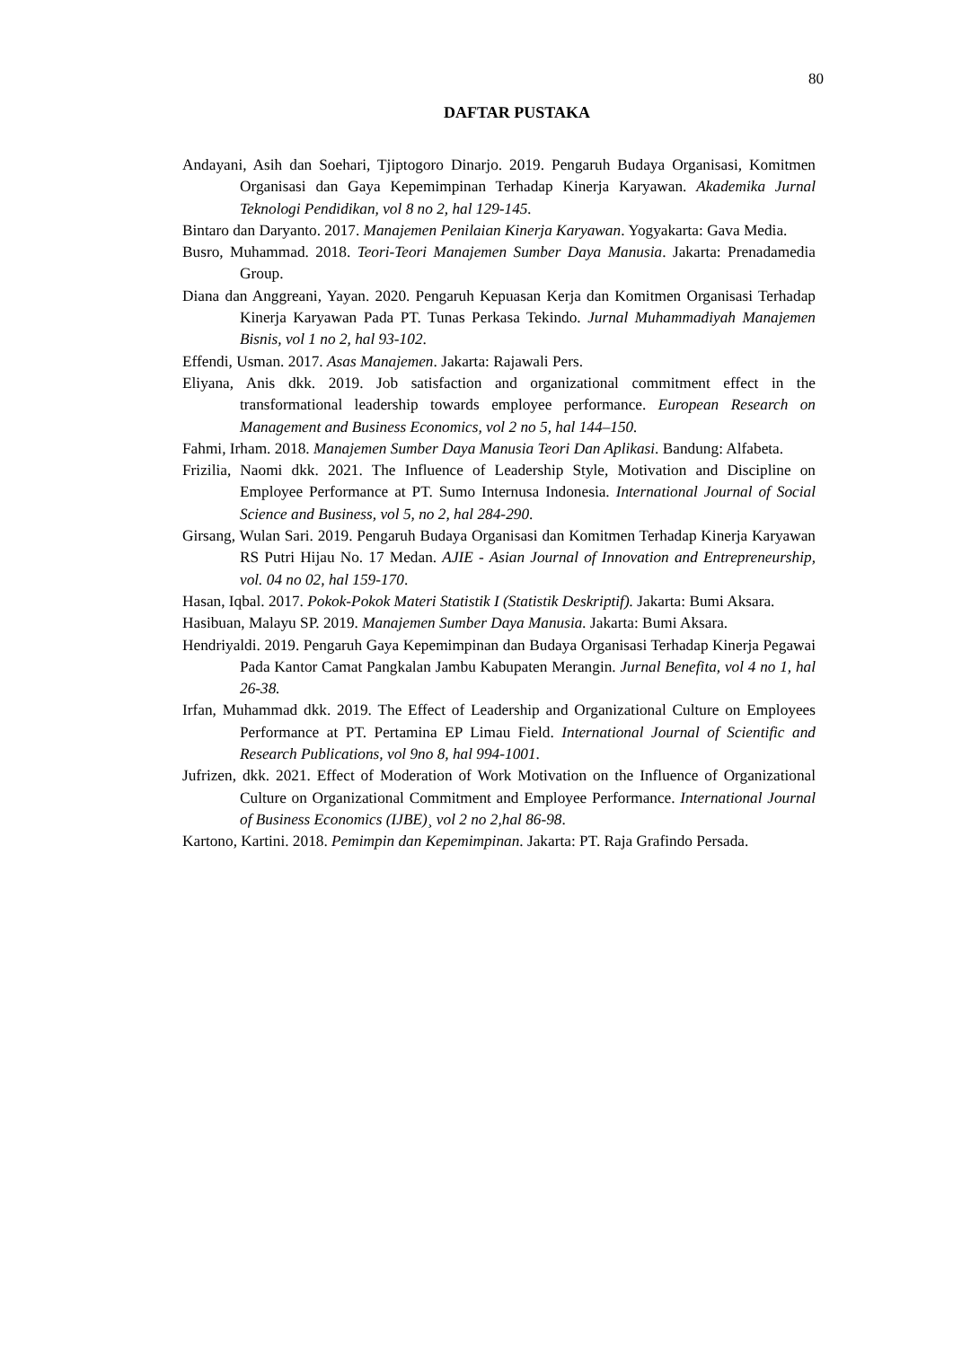80
DAFTAR PUSTAKA
Andayani, Asih dan Soehari, Tjiptogoro Dinarjo. 2019. Pengaruh Budaya Organisasi, Komitmen Organisasi dan Gaya Kepemimpinan Terhadap Kinerja Karyawan. Akademika Jurnal Teknologi Pendidikan, vol 8 no 2, hal 129-145.
Bintaro dan Daryanto. 2017. Manajemen Penilaian Kinerja Karyawan. Yogyakarta: Gava Media.
Busro, Muhammad. 2018. Teori-Teori Manajemen Sumber Daya Manusia. Jakarta: Prenadamedia Group.
Diana dan Anggreani, Yayan. 2020. Pengaruh Kepuasan Kerja dan Komitmen Organisasi Terhadap Kinerja Karyawan Pada PT. Tunas Perkasa Tekindo. Jurnal Muhammadiyah Manajemen Bisnis, vol 1 no 2, hal 93-102.
Effendi, Usman. 2017. Asas Manajemen. Jakarta: Rajawali Pers.
Eliyana, Anis dkk. 2019. Job satisfaction and organizational commitment effect in the transformational leadership towards employee performance. European Research on Management and Business Economics, vol 2 no 5, hal 144–150.
Fahmi, Irham. 2018. Manajemen Sumber Daya Manusia Teori Dan Aplikasi. Bandung: Alfabeta.
Frizilia, Naomi dkk. 2021. The Influence of Leadership Style, Motivation and Discipline on Employee Performance at PT. Sumo Internusa Indonesia. International Journal of Social Science and Business, vol 5, no 2, hal 284-290.
Girsang, Wulan Sari. 2019. Pengaruh Budaya Organisasi dan Komitmen Terhadap Kinerja Karyawan RS Putri Hijau No. 17 Medan. AJIE - Asian Journal of Innovation and Entrepreneurship, vol. 04 no 02, hal 159-170.
Hasan, Iqbal. 2017. Pokok-Pokok Materi Statistik I (Statistik Deskriptif). Jakarta: Bumi Aksara.
Hasibuan, Malayu SP. 2019. Manajemen Sumber Daya Manusia. Jakarta: Bumi Aksara.
Hendriyaldi. 2019. Pengaruh Gaya Kepemimpinan dan Budaya Organisasi Terhadap Kinerja Pegawai Pada Kantor Camat Pangkalan Jambu Kabupaten Merangin. Jurnal Benefita, vol 4 no 1, hal 26-38.
Irfan, Muhammad dkk. 2019. The Effect of Leadership and Organizational Culture on Employees Performance at PT. Pertamina EP Limau Field. International Journal of Scientific and Research Publications, vol 9no 8, hal 994-1001.
Jufrizen, dkk. 2021. Effect of Moderation of Work Motivation on the Influence of Organizational Culture on Organizational Commitment and Employee Performance. International Journal of Business Economics (IJBE)¸ vol 2 no 2,hal 86-98.
Kartono, Kartini. 2018. Pemimpin dan Kepemimpinan. Jakarta: PT. Raja Grafindo Persada.